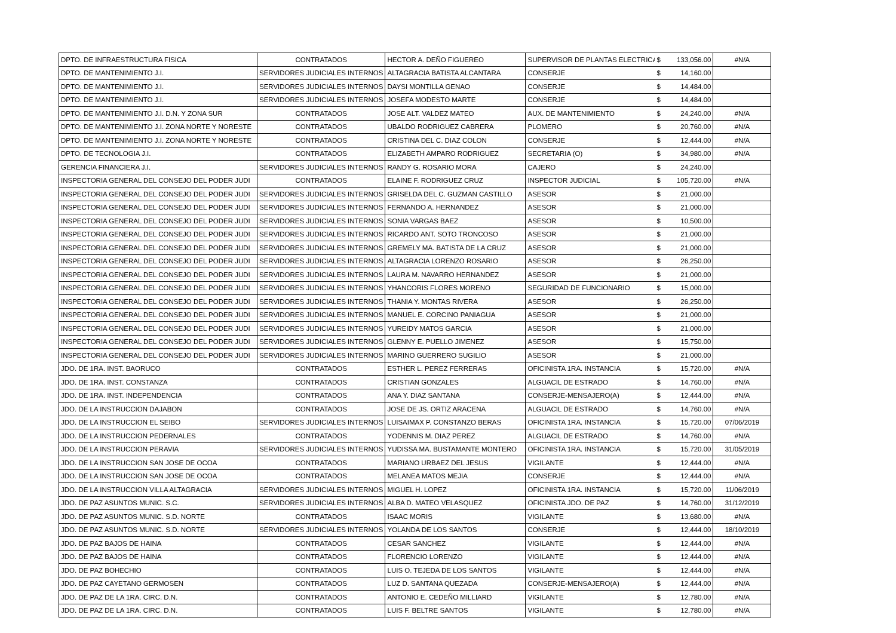| DPTO. DE INFRAESTRUCTURA FISICA | CONTRATADOS | HECTOR A. DEÑO FIGUEREO | SUPERVISOR DE PLANTAS ELECTRICA | $ | 133,056.00 | #N/A |
| DPTO. DE MANTENIMIENTO J.I. | SERVIDORES JUDICIALES INTERNOS | ALTAGRACIA BATISTA ALCANTARA | CONSERJE | $ | 14,160.00 | |
| DPTO. DE MANTENIMIENTO J.I. | SERVIDORES JUDICIALES INTERNOS | DAYSI MONTILLA GENAO | CONSERJE | $ | 14,484.00 | |
| DPTO. DE MANTENIMIENTO J.I. | SERVIDORES JUDICIALES INTERNOS | JOSEFA MODESTO MARTE | CONSERJE | $ | 14,484.00 | |
| DPTO. DE MANTENIMIENTO J.I. D.N. Y ZONA SUR | CONTRATADOS | JOSE ALT. VALDEZ MATEO | AUX. DE MANTENIMIENTO | $ | 24,240.00 | #N/A |
| DPTO. DE MANTENIMIENTO J.I. ZONA NORTE Y NORESTE | CONTRATADOS | UBALDO RODRIGUEZ CABRERA | PLOMERO | $ | 20,760.00 | #N/A |
| DPTO. DE MANTENIMIENTO J.I. ZONA NORTE Y NORESTE | CONTRATADOS | CRISTINA DEL C. DIAZ COLON | CONSERJE | $ | 12,444.00 | #N/A |
| DPTO. DE TECNOLOGIA J.I. | CONTRATADOS | ELIZABETH AMPARO RODRIGUEZ | SECRETARIA (O) | $ | 34,980.00 | #N/A |
| GERENCIA FINANCIERA J.I. | SERVIDORES JUDICIALES INTERNOS | RANDY G. ROSARIO MORA | CAJERO | $ | 24,240.00 | |
| INSPECTORIA GENERAL DEL CONSEJO DEL PODER JUDI | CONTRATADOS | ELAINE F. RODRIGUEZ CRUZ | INSPECTOR JUDICIAL | $ | 105,720.00 | #N/A |
| INSPECTORIA GENERAL DEL CONSEJO DEL PODER JUDI | SERVIDORES JUDICIALES INTERNOS | GRISELDA DEL C. GUZMAN CASTILLO | ASESOR | $ | 21,000.00 | |
| INSPECTORIA GENERAL DEL CONSEJO DEL PODER JUDI | SERVIDORES JUDICIALES INTERNOS | FERNANDO A. HERNANDEZ | ASESOR | $ | 21,000.00 | |
| INSPECTORIA GENERAL DEL CONSEJO DEL PODER JUDI | SERVIDORES JUDICIALES INTERNOS | SONIA VARGAS BAEZ | ASESOR | $ | 10,500.00 | |
| INSPECTORIA GENERAL DEL CONSEJO DEL PODER JUDI | SERVIDORES JUDICIALES INTERNOS | RICARDO ANT. SOTO TRONCOSO | ASESOR | $ | 21,000.00 | |
| INSPECTORIA GENERAL DEL CONSEJO DEL PODER JUDI | SERVIDORES JUDICIALES INTERNOS | GREMELY MA. BATISTA DE LA CRUZ | ASESOR | $ | 21,000.00 | |
| INSPECTORIA GENERAL DEL CONSEJO DEL PODER JUDI | SERVIDORES JUDICIALES INTERNOS | ALTAGRACIA LORENZO ROSARIO | ASESOR | $ | 26,250.00 | |
| INSPECTORIA GENERAL DEL CONSEJO DEL PODER JUDI | SERVIDORES JUDICIALES INTERNOS | LAURA M. NAVARRO HERNANDEZ | ASESOR | $ | 21,000.00 | |
| INSPECTORIA GENERAL DEL CONSEJO DEL PODER JUDI | SERVIDORES JUDICIALES INTERNOS | YHANCORIS FLORES MORENO | SEGURIDAD DE FUNCIONARIO | $ | 15,000.00 | |
| INSPECTORIA GENERAL DEL CONSEJO DEL PODER JUDI | SERVIDORES JUDICIALES INTERNOS | THANIA Y. MONTAS RIVERA | ASESOR | $ | 26,250.00 | |
| INSPECTORIA GENERAL DEL CONSEJO DEL PODER JUDI | SERVIDORES JUDICIALES INTERNOS | MANUEL E. CORCINO PANIAGUA | ASESOR | $ | 21,000.00 | |
| INSPECTORIA GENERAL DEL CONSEJO DEL PODER JUDI | SERVIDORES JUDICIALES INTERNOS | YUREIDY MATOS GARCIA | ASESOR | $ | 21,000.00 | |
| INSPECTORIA GENERAL DEL CONSEJO DEL PODER JUDI | SERVIDORES JUDICIALES INTERNOS | GLENNY E. PUELLO JIMENEZ | ASESOR | $ | 15,750.00 | |
| INSPECTORIA GENERAL DEL CONSEJO DEL PODER JUDI | SERVIDORES JUDICIALES INTERNOS | MARINO GUERRERO SUGILIO | ASESOR | $ | 21,000.00 | |
| JDO. DE 1RA. INST. BAORUCO | CONTRATADOS | ESTHER L. PEREZ FERRERAS | OFICINISTA 1RA. INSTANCIA | $ | 15,720.00 | #N/A |
| JDO. DE 1RA. INST. CONSTANZA | CONTRATADOS | CRISTIAN GONZALES | ALGUACIL DE ESTRADO | $ | 14,760.00 | #N/A |
| JDO. DE 1RA. INST. INDEPENDENCIA | CONTRATADOS | ANA Y. DIAZ SANTANA | CONSERJE-MENSAJERO(A) | $ | 12,444.00 | #N/A |
| JDO. DE LA INSTRUCCION DAJABON | CONTRATADOS | JOSE DE JS. ORTIZ ARACENA | ALGUACIL DE ESTRADO | $ | 14,760.00 | #N/A |
| JDO. DE LA INSTRUCCION EL SEIBO | SERVIDORES JUDICIALES INTERNOS | LUISAIMAX P. CONSTANZO BERAS | OFICINISTA 1RA. INSTANCIA | $ | 15,720.00 | 07/06/2019 |
| JDO. DE LA INSTRUCCION PEDERNALES | CONTRATADOS | YODENNIS M. DIAZ PEREZ | ALGUACIL DE ESTRADO | $ | 14,760.00 | #N/A |
| JDO. DE LA INSTRUCCION PERAVIA | SERVIDORES JUDICIALES INTERNOS | YUDISSA MA. BUSTAMANTE MONTERO | OFICINISTA 1RA. INSTANCIA | $ | 15,720.00 | 31/05/2019 |
| JDO. DE LA INSTRUCCION SAN JOSE DE OCOA | CONTRATADOS | MARIANO URBAEZ DEL JESUS | VIGILANTE | $ | 12,444.00 | #N/A |
| JDO. DE LA INSTRUCCION SAN JOSE DE OCOA | CONTRATADOS | MELANEA MATOS MEJIA | CONSERJE | $ | 12,444.00 | #N/A |
| JDO. DE LA INSTRUCCION VILLA ALTAGRACIA | SERVIDORES JUDICIALES INTERNOS | MIGUEL H. LOPEZ | OFICINISTA 1RA. INSTANCIA | $ | 15,720.00 | 11/06/2019 |
| JDO. DE PAZ ASUNTOS MUNIC. S.C. | SERVIDORES JUDICIALES INTERNOS | ALBA D. MATEO VELASQUEZ | OFICINISTA JDO. DE PAZ | $ | 14,760.00 | 31/12/2019 |
| JDO. DE PAZ ASUNTOS MUNIC. S.D. NORTE | CONTRATADOS | ISAAC MORIS | VIGILANTE | $ | 13,680.00 | #N/A |
| JDO. DE PAZ ASUNTOS MUNIC. S.D. NORTE | SERVIDORES JUDICIALES INTERNOS | YOLANDA DE LOS SANTOS | CONSERJE | $ | 12,444.00 | 18/10/2019 |
| JDO. DE PAZ BAJOS DE HAINA | CONTRATADOS | CESAR SANCHEZ | VIGILANTE | $ | 12,444.00 | #N/A |
| JDO. DE PAZ BAJOS DE HAINA | CONTRATADOS | FLORENCIO LORENZO | VIGILANTE | $ | 12,444.00 | #N/A |
| JDO. DE PAZ BOHECHIO | CONTRATADOS | LUIS O. TEJEDA DE LOS SANTOS | VIGILANTE | $ | 12,444.00 | #N/A |
| JDO. DE PAZ CAYETANO GERMOSEN | CONTRATADOS | LUZ D. SANTANA QUEZADA | CONSERJE-MENSAJERO(A) | $ | 12,444.00 | #N/A |
| JDO. DE PAZ DE LA 1RA. CIRC. D.N. | CONTRATADOS | ANTONIO E. CEDEÑO MILLIARD | VIGILANTE | $ | 12,780.00 | #N/A |
| JDO. DE PAZ DE LA 1RA. CIRC. D.N. | CONTRATADOS | LUIS F. BELTRE SANTOS | VIGILANTE | $ | 12,780.00 | #N/A |